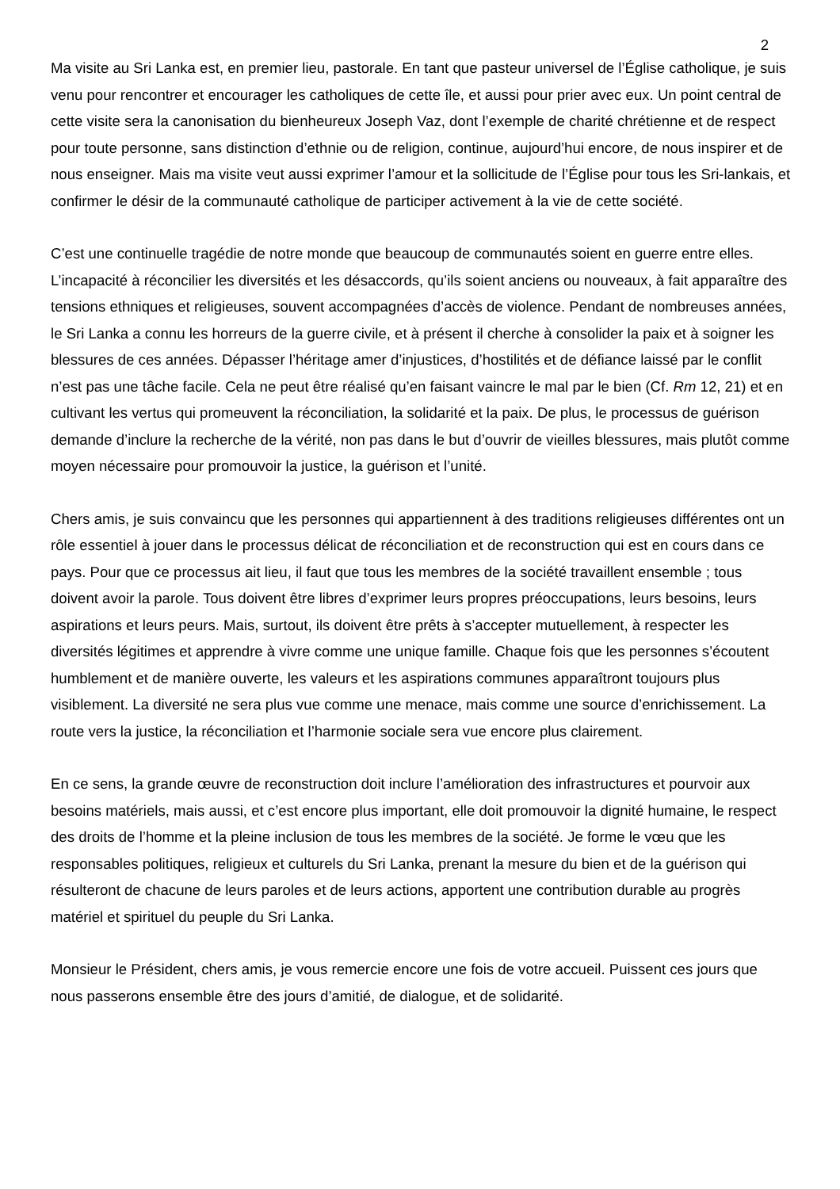2
Ma visite au Sri Lanka est, en premier lieu, pastorale. En tant que pasteur universel de l’Église catholique, je suis venu pour rencontrer et encourager les catholiques de cette île, et aussi pour prier avec eux. Un point central de cette visite sera la canonisation du bienheureux Joseph Vaz, dont l’exemple de charité chrétienne et de respect pour toute personne, sans distinction d’ethnie ou de religion, continue, aujourd’hui encore, de nous inspirer et de nous enseigner. Mais ma visite veut aussi exprimer l’amour et la sollicitude de l’Église pour tous les Sri-lankais, et confirmer le désir de la communauté catholique de participer activement à la vie de cette société.
C’est une continuelle tragédie de notre monde que beaucoup de communautés soient en guerre entre elles. L’incapacité à réconcilier les diversités et les désaccords, qu’ils soient anciens ou nouveaux, à fait apparaître des tensions ethniques et religieuses, souvent accompagnées d’accès de violence. Pendant de nombreuses années, le Sri Lanka a connu les horreurs de la guerre civile, et à présent il cherche à consolider la paix et à soigner les blessures de ces années. Dépasser l’héritage amer d’injustices, d’hostilités et de défiance laissé par le conflit n’est pas une tâche facile. Cela ne peut être réalisé qu’en faisant vaincre le mal par le bien (Cf. Rm 12, 21) et en cultivant les vertus qui promeuvent la réconciliation, la solidarité et la paix. De plus, le processus de guérison demande d’inclure la recherche de la vérité, non pas dans le but d’ouvrir de vieilles blessures, mais plutôt comme moyen nécessaire pour promouvoir la justice, la guérison et l’unité.
Chers amis, je suis convaincu que les personnes qui appartiennent à des traditions religieuses différentes ont un rôle essentiel à jouer dans le processus délicat de réconciliation et de reconstruction qui est en cours dans ce pays. Pour que ce processus ait lieu, il faut que tous les membres de la société travaillent ensemble ; tous doivent avoir la parole. Tous doivent être libres d’exprimer leurs propres préoccupations, leurs besoins, leurs aspirations et leurs peurs. Mais, surtout, ils doivent être prêts à s’accepter mutuellement, à respecter les diversités légitimes et apprendre à vivre comme une unique famille. Chaque fois que les personnes s’écoutent humblement et de manière ouverte, les valeurs et les aspirations communes apparaîtront toujours plus visiblement. La diversité ne sera plus vue comme une menace, mais comme une source d’enrichissement. La route vers la justice, la réconciliation et l’harmonie sociale sera vue encore plus clairement.
En ce sens, la grande œuvre de reconstruction doit inclure l’amélioration des infrastructures et pourvoir aux besoins matériels, mais aussi, et c’est encore plus important, elle doit promouvoir la dignité humaine, le respect des droits de l’homme et la pleine inclusion de tous les membres de la société. Je forme le vœu que les responsables politiques, religieux et culturels du Sri Lanka, prenant la mesure du bien et de la guérison qui résulteront de chacune de leurs paroles et de leurs actions, apportent une contribution durable au progrès matériel et spirituel du peuple du Sri Lanka.
Monsieur le Président, chers amis, je vous remercie encore une fois de votre accueil. Puissent ces jours que nous passerons ensemble être des jours d’amitié, de dialogue, et de solidarité.